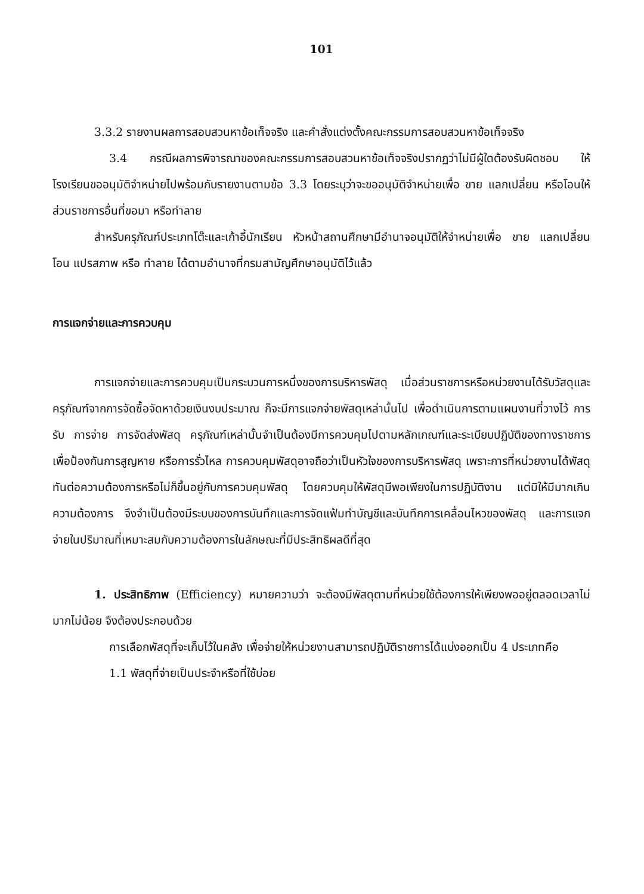101
3.3.2 รายงานผลการสอบสวนหาข้อเท็จจริง และคำสั่งแต่งตั้งคณะกรรมการสอบสวนหาข้อเท็จจริง
3.4 กรณีผลการพิจารณาของคณะกรรมการสอบสวนหาข้อเท็จจริงปรากฏว่าไม่มีผู้ใดต้องรับผิดชอบ ให้โรงเรียนขออนุมัติจำหน่ายไปพร้อมกับรายงานตามข้อ 3.3 โดยระบุว่าจะขออนุมัติจำหน่ายเพื่อ ขาย แลกเปลี่ยน หรือโอนให้ส่วนราชการอื่นที่ขอมา หรือทำลาย
สำหรับครุภัณฑ์ประเภทโต๊ะและเก้าอี้นักเรียน หัวหน้าสถานศึกษามีอำนาจอนุมัติให้จำหน่ายเพื่อ ขาย แลกเปลี่ยน โอน แปรสภาพ หรือ ทำลาย ได้ตามอำนาจที่กรมสามัญศึกษาอนุมัติไว้แล้ว
การแจกจ่ายและการควบคุม
การแจกจ่ายและการควบคุมเป็นกระบวนการหนึ่งของการบริหารพัสดุ เมื่อส่วนราชการหรือหน่วยงานได้รับวัสดุและครุภัณฑ์จากการจัดซื้อจัดหาด้วยเงินงบประมาณ ก็จะมีการแจกจ่ายพัสดุเหล่านั้นไป เพื่อดำเนินการตามแผนงานที่วางไว้ การรับ การจ่าย การจัดส่งพัสดุ ครุภัณฑ์เหล่านั้นจำเป็นต้องมีการควบคุมไปตามหลักเกณฑ์และระเบียบปฏิบัติของทางราชการ เพื่อป้องกันการสูญหาย หรือการรั่วไหล การควบคุมพัสดุอาจถือว่าเป็นหัวใจของการบริหารพัสดุ เพราะการที่หน่วยงานได้พัสดุทันต่อความต้องการหรือไม่ก็ขึ้นอยู่กับการควบคุมพัสดุ โดยควบคุมให้พัสดุมีพอเพียงในการปฏิบัติงาน แต่มิให้มีมากเกินความต้องการ จึงจำเป็นต้องมีระบบของการบันทึกและการจัดแฟ้มทำบัญชีและบันทึกการเคลื่อนไหวของพัสดุ และการแจกจ่ายในปริมาณที่เหมาะสมกับความต้องการในลักษณะที่มีประสิทธิผลดีที่สุด
1. ประสิทธิภาพ (Efficiency) หมายความว่า จะต้องมีพัสดุตามที่หน่วยใช้ต้องการให้เพียงพออยู่ตลอดเวลาไม่มากไม่น้อย จึงต้องประกอบด้วย
การเลือกพัสดุที่จะเก็บไว้ในคลัง เพื่อจ่ายให้หน่วยงานสามารถปฏิบัติราชการได้แบ่งออกเป็น 4 ประเภทคือ
1.1 พัสดุที่จ่ายเป็นประจำหรือที่ใช้บ่อย